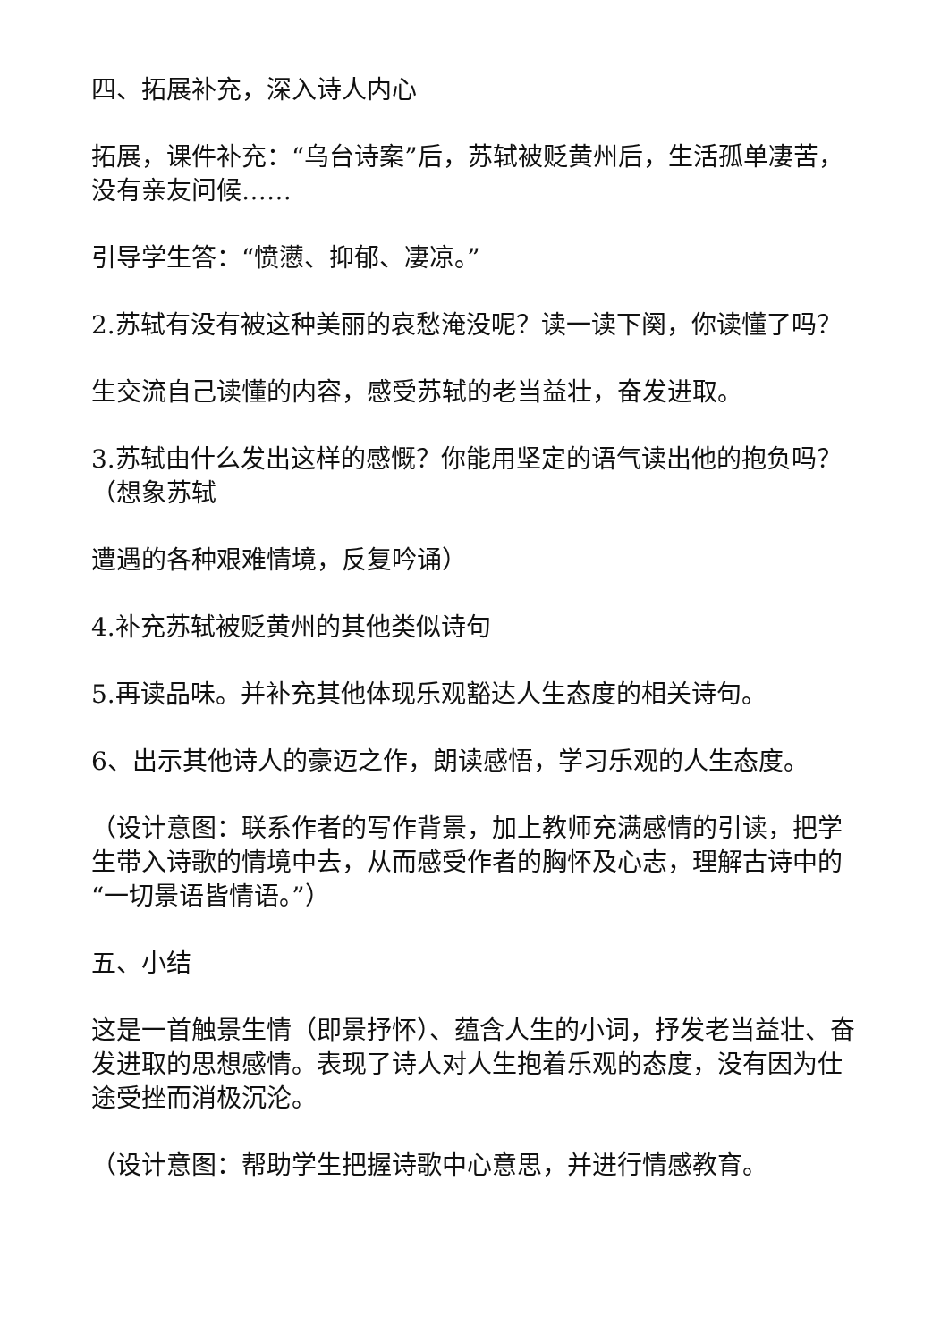四、拓展补充，深入诗人内心
拓展，课件补充：“乌台诗案”后，苏轼被贬黄州后，生活孤单凄苦，没有亲友问候……
引导学生答：“愤懑、抑郁、凄凉。”
2.苏轼有没有被这种美丽的哀愁淹没呢？读一读下阕，你读懂了吗？
生交流自己读懂的内容，感受苏轼的老当益壮，奋发进取。
3.苏轼由什么发出这样的感慨？你能用坚定的语气读出他的抱负吗？（想象苏轼
遭遇的各种艰难情境，反复吟诵）
4.补充苏轼被贬黄州的其他类似诗句
5.再读品味。并补充其他体现乐观豁达人生态度的相关诗句。
6、出示其他诗人的豪迈之作，朗读感悟，学习乐观的人生态度。
（设计意图：联系作者的写作背景，加上教师充满感情的引读，把学生带入诗歌的情境中去，从而感受作者的胸怀及心志，理解古诗中的“一切景语皆情语。”）
五、小结
这是一首触景生情（即景抒怀）、蕴含人生的小词，抒发老当益壮、奋发进取的思想感情。表现了诗人对人生抱着乐观的态度，没有因为仕途受挫而消极沉沦。
（设计意图：帮助学生把握诗歌中心意思，并进行情感教育。